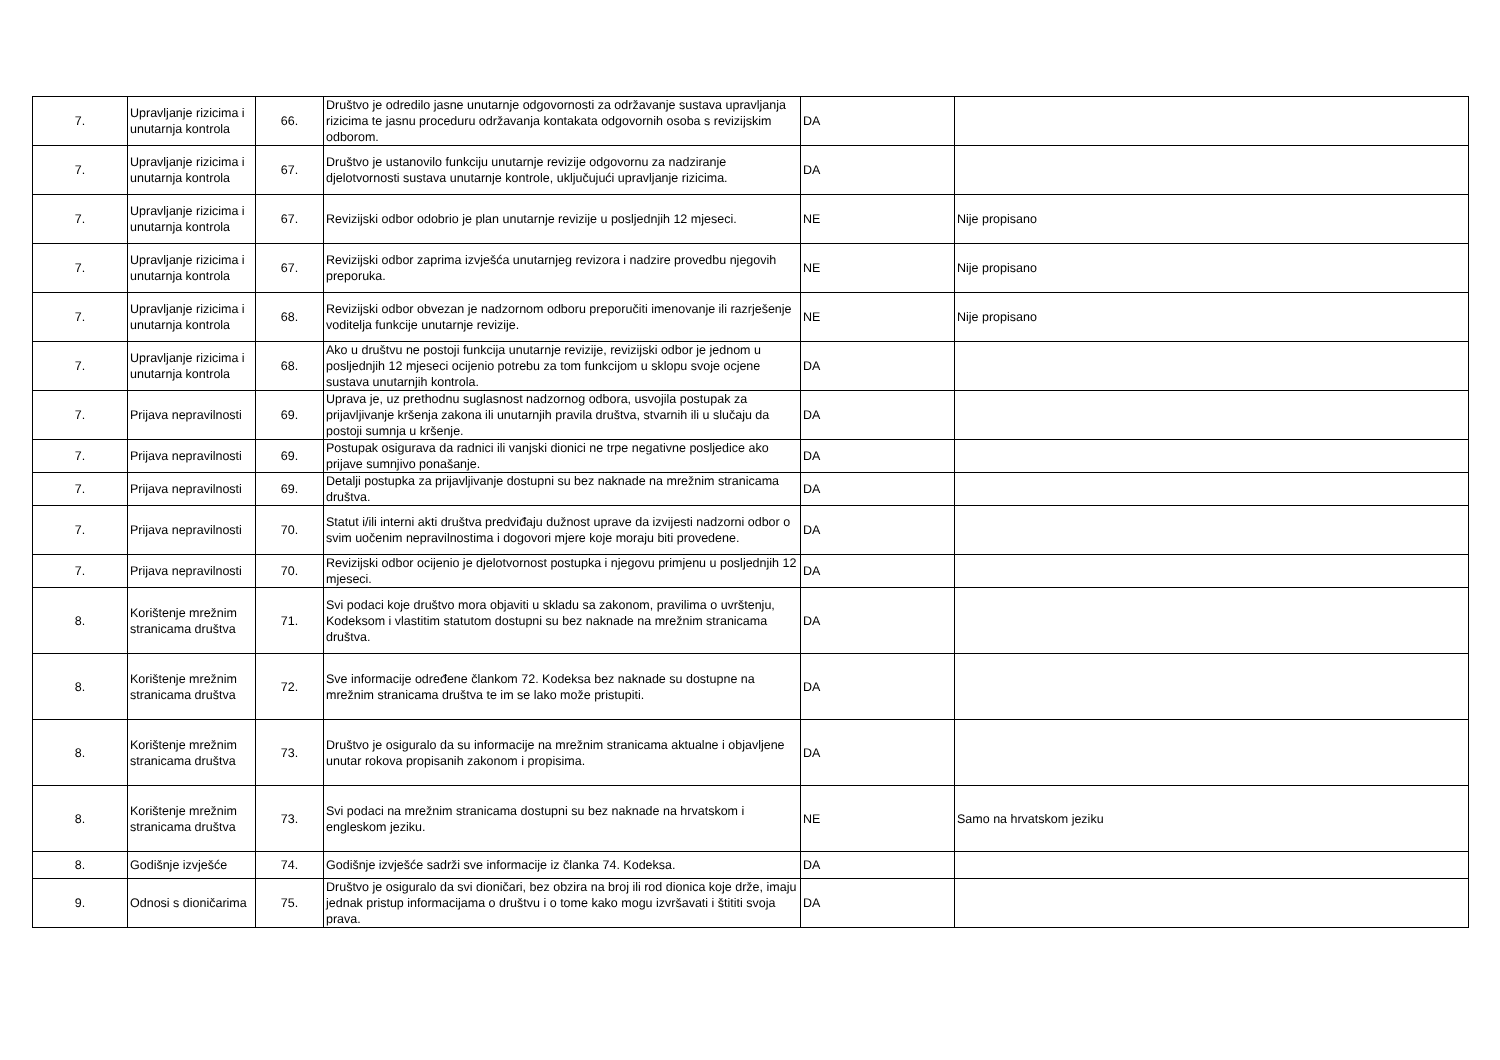| 7. | Upravljanje rizicima i unutarnja kontrola | 66. | Društvo je odredilo jasne unutarnje odgovornosti za održavanje sustava upravljanja rizicima te jasnu proceduru održavanja kontakata odgovornih osoba s revizijskim odborom. | DA | |
| 7. | Upravljanje rizicima i unutarnja kontrola | 67. | Društvo je ustanovilo funkciju unutarnje revizije odgovornu za nadziranje djelotvornosti sustava unutarnje kontrole, uključujući upravljanje rizicima. | DA | |
| 7. | Upravljanje rizicima i unutarnja kontrola | 67. | Revizijski odbor odobrio je plan unutarnje revizije u posljednjih 12 mjeseci. | NE | Nije propisano |
| 7. | Upravljanje rizicima i unutarnja kontrola | 67. | Revizijski odbor zaprima izvješća unutarnjeg revizora i nadzire provedbu njegovih preporuka. | NE | Nije propisano |
| 7. | Upravljanje rizicima i unutarnja kontrola | 68. | Revizijski odbor obvezan je nadzornom odboru preporučiti imenovanje ili razrješenje voditelja funkcije unutarnje revizije. | NE | Nije propisano |
| 7. | Upravljanje rizicima i unutarnja kontrola | 68. | Ako u društvu ne postoji funkcija unutarnje revizije, revizijski odbor je jednom u posljednjih 12 mjeseci ocijenio potrebu za tom funkcijom u sklopu svoje ocjene sustava unutarnjih kontrola. | DA | |
| 7. | Prijava nepravilnosti | 69. | Uprava je, uz prethodnu suglasnost nadzornog odbora, usvojila postupak za prijavljivanje kršenja zakona ili unutarnjih pravila društva, stvarnih ili u slučaju da postoji sumnja u kršenje. | DA | |
| 7. | Prijava nepravilnosti | 69. | Postupak osigurava da radnici ili vanjski dionici ne trpe negativne posljedice ako prijave sumnjivo ponašanje. | DA | |
| 7. | Prijava nepravilnosti | 69. | Detalji postupka za prijavljivanje dostupni su bez naknade na mrežnim stranicama društva. | DA | |
| 7. | Prijava nepravilnosti | 70. | Statut i/ili interni akti društva predviđaju dužnost uprave da izvijesti nadzorni odbor o svim uočenim nepravilnostima i dogovori mjere koje moraju biti provedene. | DA | |
| 7. | Prijava nepravilnosti | 70. | Revizijski odbor ocijenio je djelotvornost postupka i njegovu primjenu u posljednjih 12 mjeseci. | DA | |
| 8. | Korištenje mrežnim stranicama društva | 71. | Svi podaci koje društvo mora objaviti u skladu sa zakonom, pravilima o uvrštenju, Kodeksom i vlastitim statutom dostupni su bez naknade na mrežnim stranicama društva. | DA | |
| 8. | Korištenje mrežnim stranicama društva | 72. | Sve informacije određene člankom 72. Kodeksa bez naknade su dostupne na mrežnim stranicama društva te im se lako može pristupiti. | DA | |
| 8. | Korištenje mrežnim stranicama društva | 73. | Društvo je osiguralo da su informacije na mrežnim stranicama aktualne i objavljene unutar rokova propisanih zakonom i propisima. | DA | |
| 8. | Korištenje mrežnim stranicama društva | 73. | Svi podaci na mrežnim stranicama dostupni su bez naknade na hrvatskom i engleskom jeziku. | NE | Samo na hrvatskom jeziku |
| 8. | Godišnje izvješće | 74. | Godišnje izvješće sadrži sve informacije iz članka 74. Kodeksa. | DA | |
| 9. | Odnosi s dioničarima | 75. | Društvo je osiguralo da svi dioničari, bez obzira na broj ili rod dionica koje drže, imaju jednak pristup informacijama o društvu i o tome kako mogu izvršavati i štititi svoja prava. | DA | |